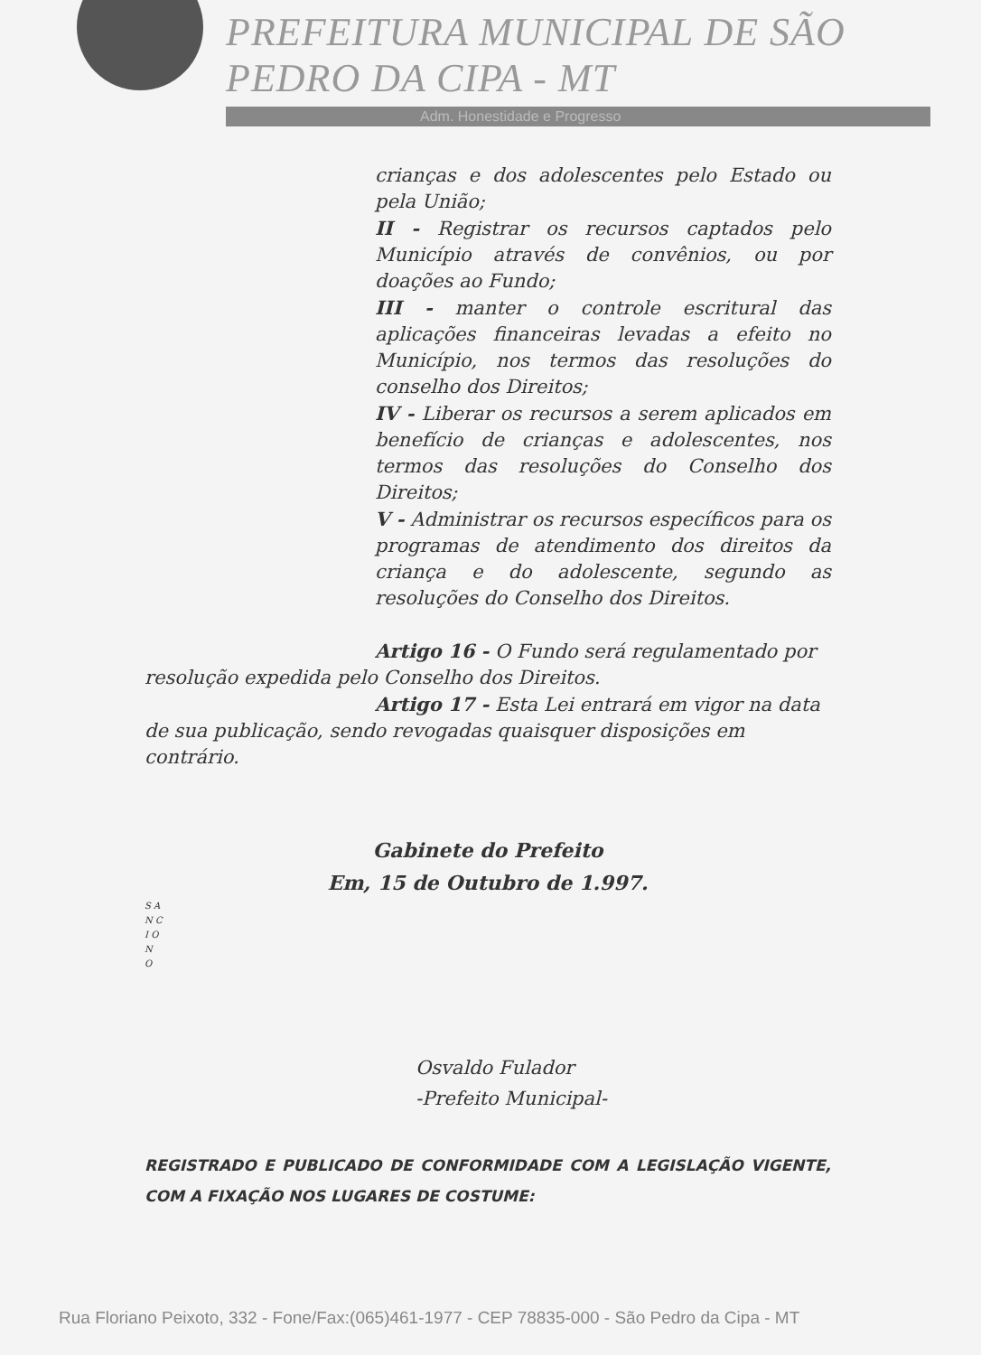PREFEITURA MUNICIPAL DE SÃO PEDRO DA CIPA - MT
Adm. Honestidade e Progresso
crianças e dos adolescentes pelo Estado ou pela União;
II - Registrar os recursos captados pelo Município através de convênios, ou por doações ao Fundo;
III - manter o controle escritural das aplicações financeiras levadas a efeito no Município, nos termos das resoluções do conselho dos Direitos;
IV - Liberar os recursos a serem aplicados em benefício de crianças e adolescentes, nos termos das resoluções do Conselho dos Direitos;
V - Administrar os recursos específicos para os programas de atendimento dos direitos da criança e do adolescente, segundo as resoluções do Conselho dos Direitos.
Artigo 16 - O Fundo será regulamentado por resolução expedida pelo Conselho dos Direitos.
Artigo 17 - Esta Lei entrará em vigor na data de sua publicação, sendo revogadas quaisquer disposições em contrário.
Gabinete do Prefeito
Em, 15 de Outubro de 1.997.
S A N C I O N O
Osvaldo Fulador
-Prefeito Municipal-
REGISTRADO E PUBLICADO DE CONFORMIDADE COM A LEGISLAÇÃO VIGENTE, COM A FIXAÇÃO NOS LUGARES DE COSTUME:
Rua Floriano Peixoto, 332 - Fone/Fax:(065)461-1977 - CEP 78835-000 - São Pedro da Cipa - MT